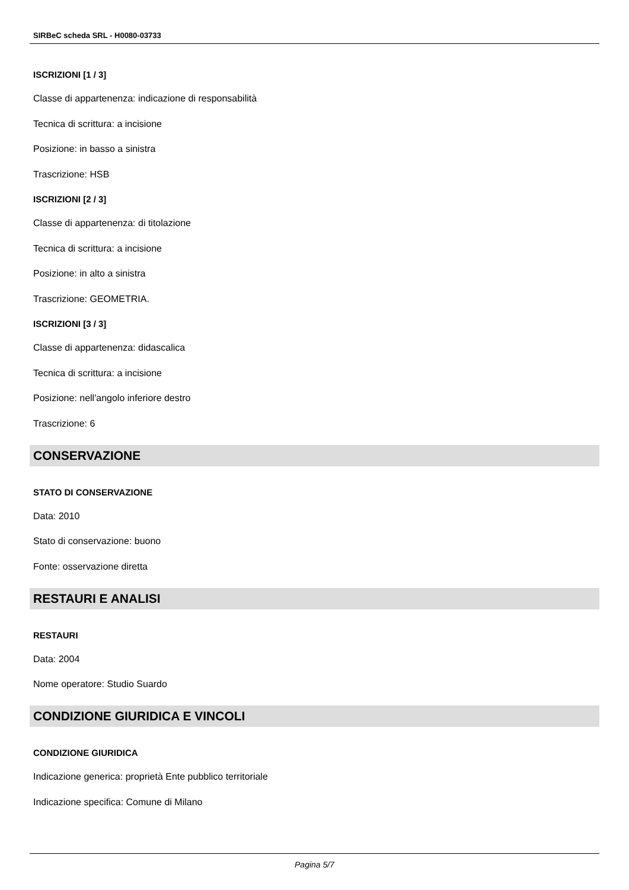SIRBeC scheda SRL - H0080-03733
ISCRIZIONI [1 / 3]
Classe di appartenenza: indicazione di responsabilità
Tecnica di scrittura: a incisione
Posizione: in basso a sinistra
Trascrizione: HSB
ISCRIZIONI [2 / 3]
Classe di appartenenza: di titolazione
Tecnica di scrittura: a incisione
Posizione: in alto a sinistra
Trascrizione: GEOMETRIA.
ISCRIZIONI [3 / 3]
Classe di appartenenza: didascalica
Tecnica di scrittura: a incisione
Posizione: nell'angolo inferiore destro
Trascrizione: 6
CONSERVAZIONE
STATO DI CONSERVAZIONE
Data: 2010
Stato di conservazione: buono
Fonte: osservazione diretta
RESTAURI E ANALISI
RESTAURI
Data: 2004
Nome operatore: Studio Suardo
CONDIZIONE GIURIDICA E VINCOLI
CONDIZIONE GIURIDICA
Indicazione generica: proprietà Ente pubblico territoriale
Indicazione specifica: Comune di Milano
Pagina 5/7